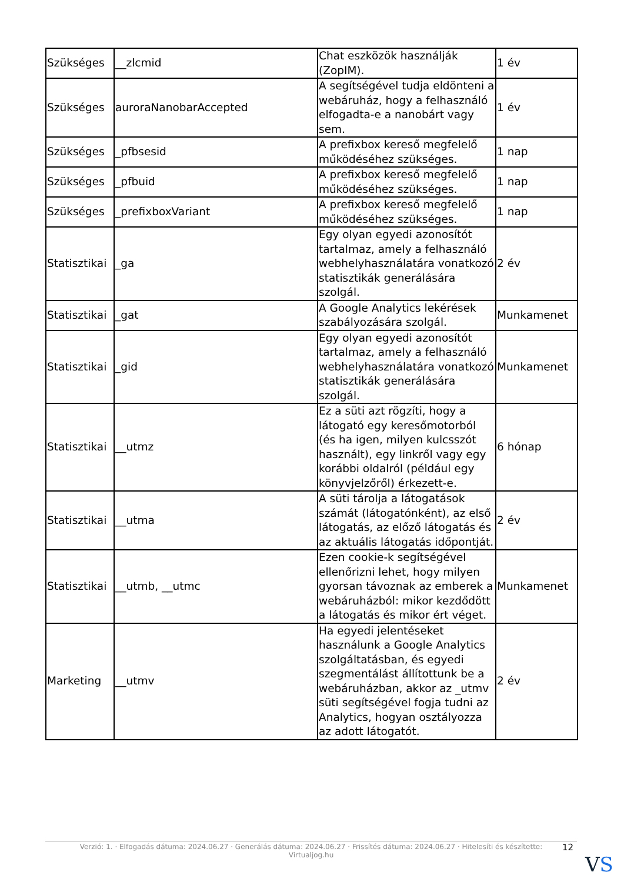| Szükséges | __zlcmid | Chat eszközök használják (ZopIM). | 1 év |
| Szükséges | auroraNanobarAccepted | A segítségével tudja eldönteni a webáruház, hogy a felhasználó elfogadta-e a nanobárt vagy sem. | 1 év |
| Szükséges | _pfbsesid | A prefixbox kereső megfelelő működéséhez szükséges. | 1 nap |
| Szükséges | _pfbuid | A prefixbox kereső megfelelő működéséhez szükséges. | 1 nap |
| Szükséges | _prefixboxVariant | A prefixbox kereső megfelelő működéséhez szükséges. | 1 nap |
| Statisztikai | _ga | Egy olyan egyedi azonosítót tartalmaz, amely a felhasználó webhelyhasználatára vonatkozó statisztikák generálására szolgál. | 2 év |
| Statisztikai | _gat | A Google Analytics lekérések szabályozására szolgál. | Munkamenet |
| Statisztikai | _gid | Egy olyan egyedi azonosítót tartalmaz, amely a felhasználó webhelyhasználatára vonatkozó statisztikák generálására szolgál. | Munkamenet |
| Statisztikai | __utmz | Ez a süti azt rögzíti, hogy a látogató egy keresőmotorból (és ha igen, milyen kulcsszót használt), egy linkről vagy egy korábbi oldalról (például egy könyvjelzőről) érkezett-e. | 6 hónap |
| Statisztikai | __utma | A süti tárolja a látogatások számát (látogatónként), az első látogatás, az előző látogatás és az aktuális látogatás időpontját. | 2 év |
| Statisztikai | __utmb, __utmc | Ezen cookie-k segítségével ellenőrizni lehet, hogy milyen gyorsan távoznak az emberek a webáruházból: mikor kezdődött a látogatás és mikor ért véget. | Munkamenet |
| Marketing | __utmv | Ha egyedi jelentéseket használunk a Google Analytics szolgáltatásban, és egyedi szegmentálást állítottunk be a webáruházban, akkor az _utmv süti segítségével fogja tudni az Analytics, hogyan osztályozza az adott látogatót. | 2 év |
Verzió: 1. · Elfogadás dátuma: 2024.06.27 · Generálás dátuma: 2024.06.27 · Frissítés dátuma: 2024.06.27 · Hitelesíti és készítette:
Virtualjog.hu
12
VS